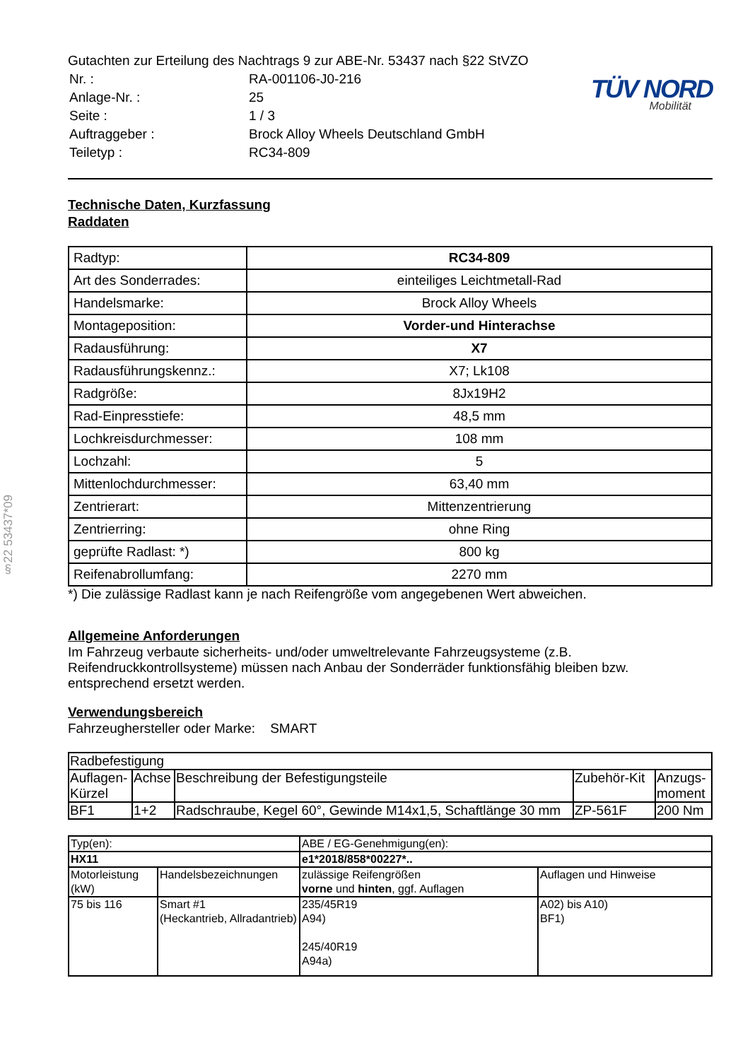§22 53437*09
Gutachten zur Erteilung des Nachtrags 9 zur ABE-Nr. 53437 nach §22 StVZO
| Nr. : | RA-001106-J0-216 |
| Anlage-Nr. : | 25 |
| Seite : | 1 / 3 |
| Auftraggeber : | Brock Alloy Wheels Deutschland GmbH |
| Teiletyp : | RC34-809 |
TÜV NORD
Mobilität
Technische Daten, Kurzfassung
Raddaten
| Radtyp: | RC34-809 |
| Art des Sonderrades: | einteiliges Leichtmetall-Rad |
| Handelsmarke: | Brock Alloy Wheels |
| Montageposition: | Vorder-und Hinterachse |
| Radausführung: | X7 |
| Radausführungskennz.: | X7; Lk108 |
| Radgröße: | 8Jx19H2 |
| Rad-Einpresstiefe: | 48,5 mm |
| Lochkreisdurchmesser: | 108 mm |
| Lochzahl: | 5 |
| Mittenlochdurchmesser: | 63,40 mm |
| Zentrierart: | Mittenzentrierung |
| Zentrierring: | ohne Ring |
| geprüfte Radlast: *) | 800 kg |
| Reifenabrollumfang: | 2270 mm |
*) Die zulässige Radlast kann je nach Reifengröße vom angegebenen Wert abweichen.
Allgemeine Anforderungen
Im Fahrzeug verbaute sicherheits- und/oder umweltrelevante Fahrzeugsysteme (z.B. Reifendruckkontrollsysteme) müssen nach Anbau der Sonderräder funktionsfähig bleiben bzw. entsprechend ersetzt werden.
Verwendungsbereich
Fahrzeughersteller oder Marke: SMART
| Radbefestigung | | | | |
| Auflagen-Kürzel | Achse | Beschreibung der Befestigungsteile | Zubehör-Kit | Anzugs-moment |
| BF1 | 1+2 | Radschraube, Kegel 60°, Gewinde M14x1,5, Schaftlänge 30 mm | ZP-561F | 200 Nm |
| Typ(en): | | ABE / EG-Genehmigung(en): | |
| HX11 | | e1*2018/858*00227*.. | |
| Motorleistung (kW) | Handelsbezeichnungen | zulässige Reifengrößen vorne und hinten , ggf. Auflagen | Auflagen und Hinweise |
| 75 bis 116 | Smart #1 (Heckantrieb, Allradantrieb) | 235/45R19 A94) 245/40R19 A94a) | A02) bis A10) BF1) |